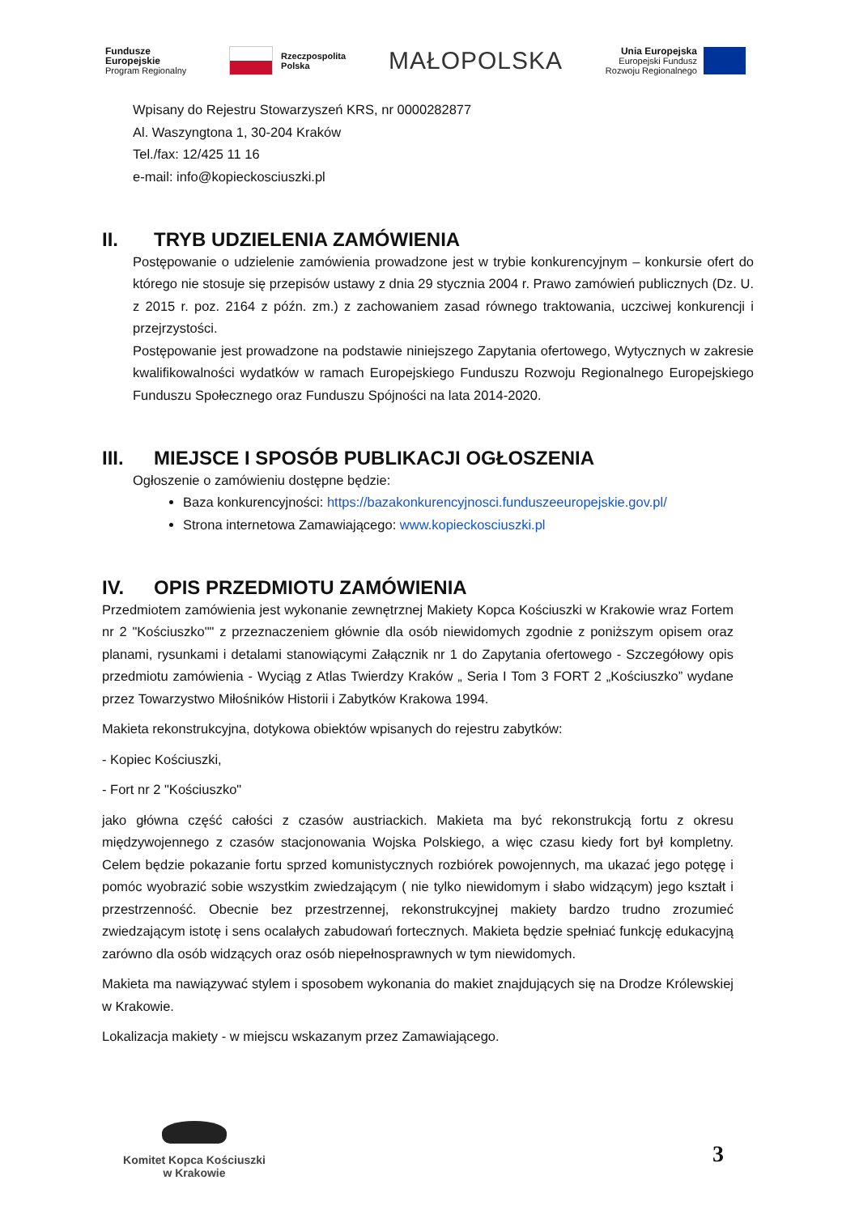Fundusze
Europejskie
Program Regionalny
Rzeczpospolita
Polska
MAŁOPOLSKA
Unia Europejska
Europejski Fundusz
Rozwoju Regionalnego
Wpisany do Rejestru Stowarzyszeń KRS, nr 0000282877
Al. Waszyngtona 1, 30-204 Kraków
Tel./fax: 12/425 11 16
e-mail: info@kopieckosciuszki.pl
II. TRYB UDZIELENIA ZAMÓWIENIA
Postępowanie o udzielenie zamówienia prowadzone jest w trybie konkurencyjnym – konkursie ofert do którego nie stosuje się przepisów ustawy z dnia 29 stycznia 2004 r. Prawo zamówień publicznych (Dz. U. z 2015 r. poz. 2164 z późn. zm.) z zachowaniem zasad równego traktowania, uczciwej konkurencji i przejrzystości.
Postępowanie jest prowadzone na podstawie niniejszego Zapytania ofertowego, Wytycznych w zakresie kwalifikowalności wydatków w ramach Europejskiego Funduszu Rozwoju Regionalnego Europejskiego Funduszu Społecznego oraz Funduszu Spójności na lata 2014-2020.
III. MIEJSCE I SPOSÓB PUBLIKACJI OGŁOSZENIA
Ogłoszenie o zamówieniu dostępne będzie:
Baza konkurencyjności: https://bazakonkurencyjnosci.funduszeeuropejskie.gov.pl/
Strona internetowa Zamawiającego: www.kopieckosciuszki.pl
IV. OPIS PRZEDMIOTU ZAMÓWIENIA
Przedmiotem zamówienia jest wykonanie zewnętrznej Makiety Kopca Kościuszki w Krakowie wraz Fortem nr 2 "Kościuszko"" z przeznaczeniem głównie dla osób niewidomych zgodnie z poniższym opisem oraz planami, rysunkami i detalami stanowiącymi Załącznik nr 1 do Zapytania ofertowego - Szczegółowy opis przedmiotu zamówienia - Wyciąg z Atlas Twierdzy Kraków „ Seria I Tom 3 FORT 2 „Kościuszko” wydane przez Towarzystwo Miłośników Historii i Zabytków Krakowa 1994.
Makieta rekonstrukcyjna, dotykowa obiektów wpisanych do rejestru zabytków:
- Kopiec Kościuszki,
- Fort nr 2 "Kościuszko"
jako główna część całości z czasów austriackich. Makieta ma być rekonstrukcją fortu z okresu międzywojennego z czasów stacjonowania Wojska Polskiego, a więc czasu kiedy fort był kompletny. Celem będzie pokazanie fortu sprzed komunistycznych rozbiórek powojennych, ma ukazać jego potęgę i pomóc wyobrazić sobie wszystkim zwiedzającym ( nie tylko niewidomym i słabo widzącym) jego kształt i przestrzenność. Obecnie bez przestrzennej, rekonstrukcyjnej makiety bardzo trudno zrozumieć zwiedzającym istotę i sens ocalałych zabudowań fortecznych. Makieta będzie spełniać funkcję edukacyjną zarówno dla osób widzących oraz osób niepełnosprawnych w tym niewidomych.
Makieta ma nawiązywać stylem i sposobem wykonania do makiet znajdujących się na Drodze Królewskiej w Krakowie.
Lokalizacja makiety - w miejscu wskazanym przez Zamawiającego.
Komitet Kopca Kościuszki
w Krakowie
3